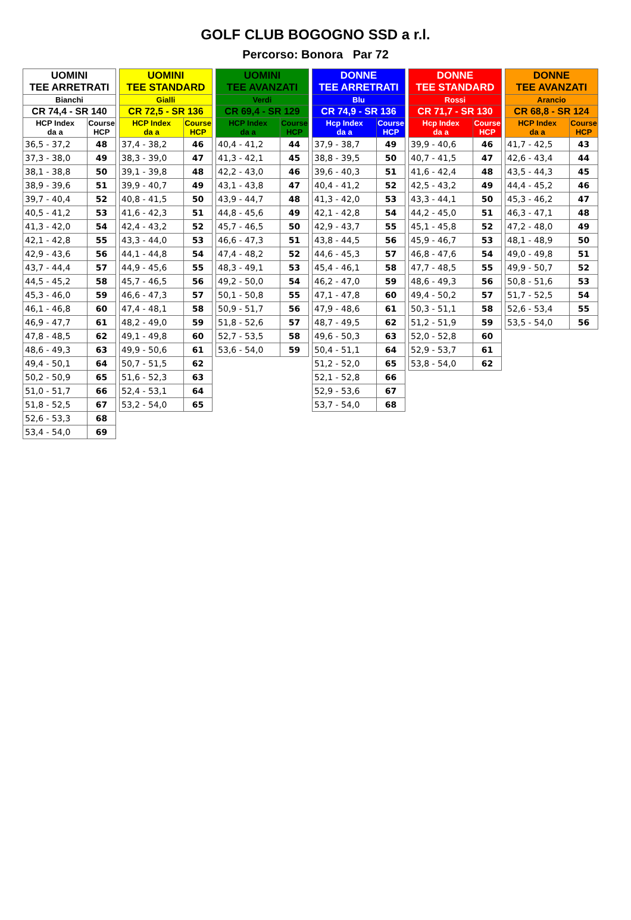GOLF CLUB BOGOGNO SSD a r.l.
Percorso: Bonora Par 72
| UOMINI TEE ARRETRATI | |
| --- | --- |
| Bianchi | |
| CR 74,4 - SR 140 | |
| HCP Index da a | Course HCP |
| 36,5 - 37,2 | 48 |
| 37,3 - 38,0 | 49 |
| 38,1 - 38,8 | 50 |
| 38,9 - 39,6 | 51 |
| 39,7 - 40,4 | 52 |
| 40,5 - 41,2 | 53 |
| 41,3 - 42,0 | 54 |
| 42,1 - 42,8 | 55 |
| 42,9 - 43,6 | 56 |
| 43,7 - 44,4 | 57 |
| 44,5 - 45,2 | 58 |
| 45,3 - 46,0 | 59 |
| 46,1 - 46,8 | 60 |
| 46,9 - 47,7 | 61 |
| 47,8 - 48,5 | 62 |
| 48,6 - 49,3 | 63 |
| 49,4 - 50,1 | 64 |
| 50,2 - 50,9 | 65 |
| 51,0 - 51,7 | 66 |
| 51,8 - 52,5 | 67 |
| 52,6 - 53,3 | 68 |
| 53,4 - 54,0 | 69 |
| UOMINI TEE STANDARD | |
| --- | --- |
| Gialli | |
| CR 72,5 - SR 136 | |
| HCP Index da a | Course HCP |
| 37,4 - 38,2 | 46 |
| 38,3 - 39,0 | 47 |
| 39,1 - 39,8 | 48 |
| 39,9 - 40,7 | 49 |
| 40,8 - 41,5 | 50 |
| 41,6 - 42,3 | 51 |
| 42,4 - 43,2 | 52 |
| 43,3 - 44,0 | 53 |
| 44,1 - 44,8 | 54 |
| 44,9 - 45,6 | 55 |
| 45,7 - 46,5 | 56 |
| 46,6 - 47,3 | 57 |
| 47,4 - 48,1 | 58 |
| 48,2 - 49,0 | 59 |
| 49,1 - 49,8 | 60 |
| 49,9 - 50,6 | 61 |
| 50,7 - 51,5 | 62 |
| 51,6 - 52,3 | 63 |
| 52,4 - 53,1 | 64 |
| 53,2 - 54,0 | 65 |
| UOMINI TEE AVANZATI | |
| --- | --- |
| Verdi | |
| CR 69,4 - SR 129 | |
| HCP Index da a | Course HCP |
| 40,4 - 41,2 | 44 |
| 41,3 - 42,1 | 45 |
| 42,2 - 43,0 | 46 |
| 43,1 - 43,8 | 47 |
| 43,9 - 44,7 | 48 |
| 44,8 - 45,6 | 49 |
| 45,7 - 46,5 | 50 |
| 46,6 - 47,3 | 51 |
| 47,4 - 48,2 | 52 |
| 48,3 - 49,1 | 53 |
| 49,2 - 50,0 | 54 |
| 50,1 - 50,8 | 55 |
| 50,9 - 51,7 | 56 |
| 51,8 - 52,6 | 57 |
| 52,7 - 53,5 | 58 |
| 53,6 - 54,0 | 59 |
| DONNE TEE ARRETRATI | |
| --- | --- |
| Blu | |
| CR 74,9 - SR 136 | |
| Hcp Index da a | Course HCP |
| 37,9 - 38,7 | 49 |
| 38,8 - 39,5 | 50 |
| 39,6 - 40,3 | 51 |
| 40,4 - 41,2 | 52 |
| 41,3 - 42,0 | 53 |
| 42,1 - 42,8 | 54 |
| 42,9 - 43,7 | 55 |
| 43,8 - 44,5 | 56 |
| 44,6 - 45,3 | 57 |
| 45,4 - 46,1 | 58 |
| 46,2 - 47,0 | 59 |
| 47,1 - 47,8 | 60 |
| 47,9 - 48,6 | 61 |
| 48,7 - 49,5 | 62 |
| 49,6 - 50,3 | 63 |
| 50,4 - 51,1 | 64 |
| 51,2 - 52,0 | 65 |
| 52,1 - 52,8 | 66 |
| 52,9 - 53,6 | 67 |
| 53,7 - 54,0 | 68 |
| DONNE TEE STANDARD | |
| --- | --- |
| Rossi | |
| CR 71,7 - SR 130 | |
| Hcp Index da a | Course HCP |
| 39,9 - 40,6 | 46 |
| 40,7 - 41,5 | 47 |
| 41,6 - 42,4 | 48 |
| 42,5 - 43,2 | 49 |
| 43,3 - 44,1 | 50 |
| 44,2 - 45,0 | 51 |
| 45,1 - 45,8 | 52 |
| 45,9 - 46,7 | 53 |
| 46,8 - 47,6 | 54 |
| 47,7 - 48,5 | 55 |
| 48,6 - 49,3 | 56 |
| 49,4 - 50,2 | 57 |
| 50,3 - 51,1 | 58 |
| 51,2 - 51,9 | 59 |
| 52,0 - 52,8 | 60 |
| 52,9 - 53,7 | 61 |
| 53,8 - 54,0 | 62 |
| DONNE TEE AVANZATI | |
| --- | --- |
| Arancio | |
| CR 68,8 - SR 124 | |
| HCP Index da a | Course HCP |
| 41,7 - 42,5 | 43 |
| 42,6 - 43,4 | 44 |
| 43,5 - 44,3 | 45 |
| 44,4 - 45,2 | 46 |
| 45,3 - 46,2 | 47 |
| 46,3 - 47,1 | 48 |
| 47,2 - 48,0 | 49 |
| 48,1 - 48,9 | 50 |
| 49,0 - 49,8 | 51 |
| 49,9 - 50,7 | 52 |
| 50,8 - 51,6 | 53 |
| 51,7 - 52,5 | 54 |
| 52,6 - 53,4 | 55 |
| 53,5 - 54,0 | 56 |